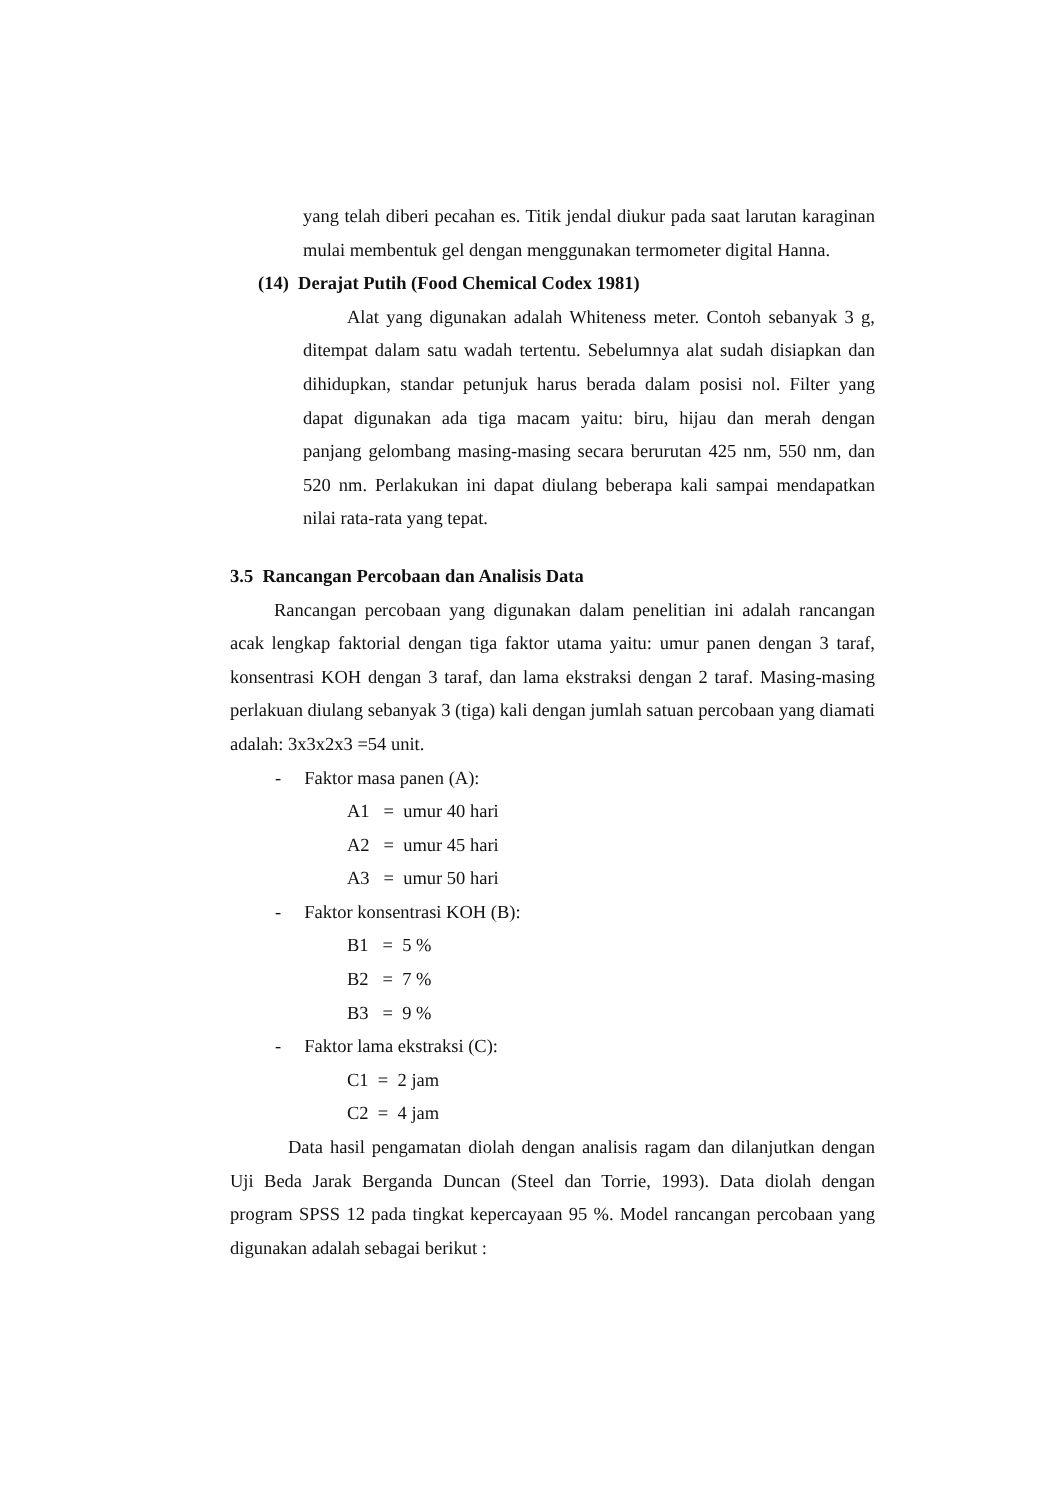yang telah diberi pecahan es. Titik jendal diukur pada saat larutan karaginan mulai membentuk gel dengan menggunakan termometer digital Hanna.
(14) Derajat Putih (Food Chemical Codex 1981)
Alat yang digunakan adalah Whiteness meter. Contoh sebanyak 3 g, ditempat dalam satu wadah tertentu. Sebelumnya alat sudah disiapkan dan dihidupkan, standar petunjuk harus berada dalam posisi nol. Filter yang dapat digunakan ada tiga macam yaitu: biru, hijau dan merah dengan panjang gelombang masing-masing secara berurutan 425 nm, 550 nm, dan 520 nm. Perlakukan ini dapat diulang beberapa kali sampai mendapatkan nilai rata-rata yang tepat.
3.5 Rancangan Percobaan dan Analisis Data
Rancangan percobaan yang digunakan dalam penelitian ini adalah rancangan acak lengkap faktorial dengan tiga faktor utama yaitu: umur panen dengan 3 taraf, konsentrasi KOH dengan 3 taraf, dan lama ekstraksi dengan 2 taraf. Masing-masing perlakuan diulang sebanyak 3 (tiga) kali dengan jumlah satuan percobaan yang diamati adalah: 3x3x2x3 =54 unit.
- Faktor masa panen (A):
A1 = umur 40 hari
A2 = umur 45 hari
A3 = umur 50 hari
- Faktor konsentrasi KOH (B):
B1 = 5 %
B2 = 7 %
B3 = 9 %
- Faktor lama ekstraksi (C):
C1 = 2 jam
C2 = 4 jam
Data hasil pengamatan diolah dengan analisis ragam dan dilanjutkan dengan Uji Beda Jarak Berganda Duncan (Steel dan Torrie, 1993). Data diolah dengan program SPSS 12 pada tingkat kepercayaan 95 %. Model rancangan percobaan yang digunakan adalah sebagai berikut :